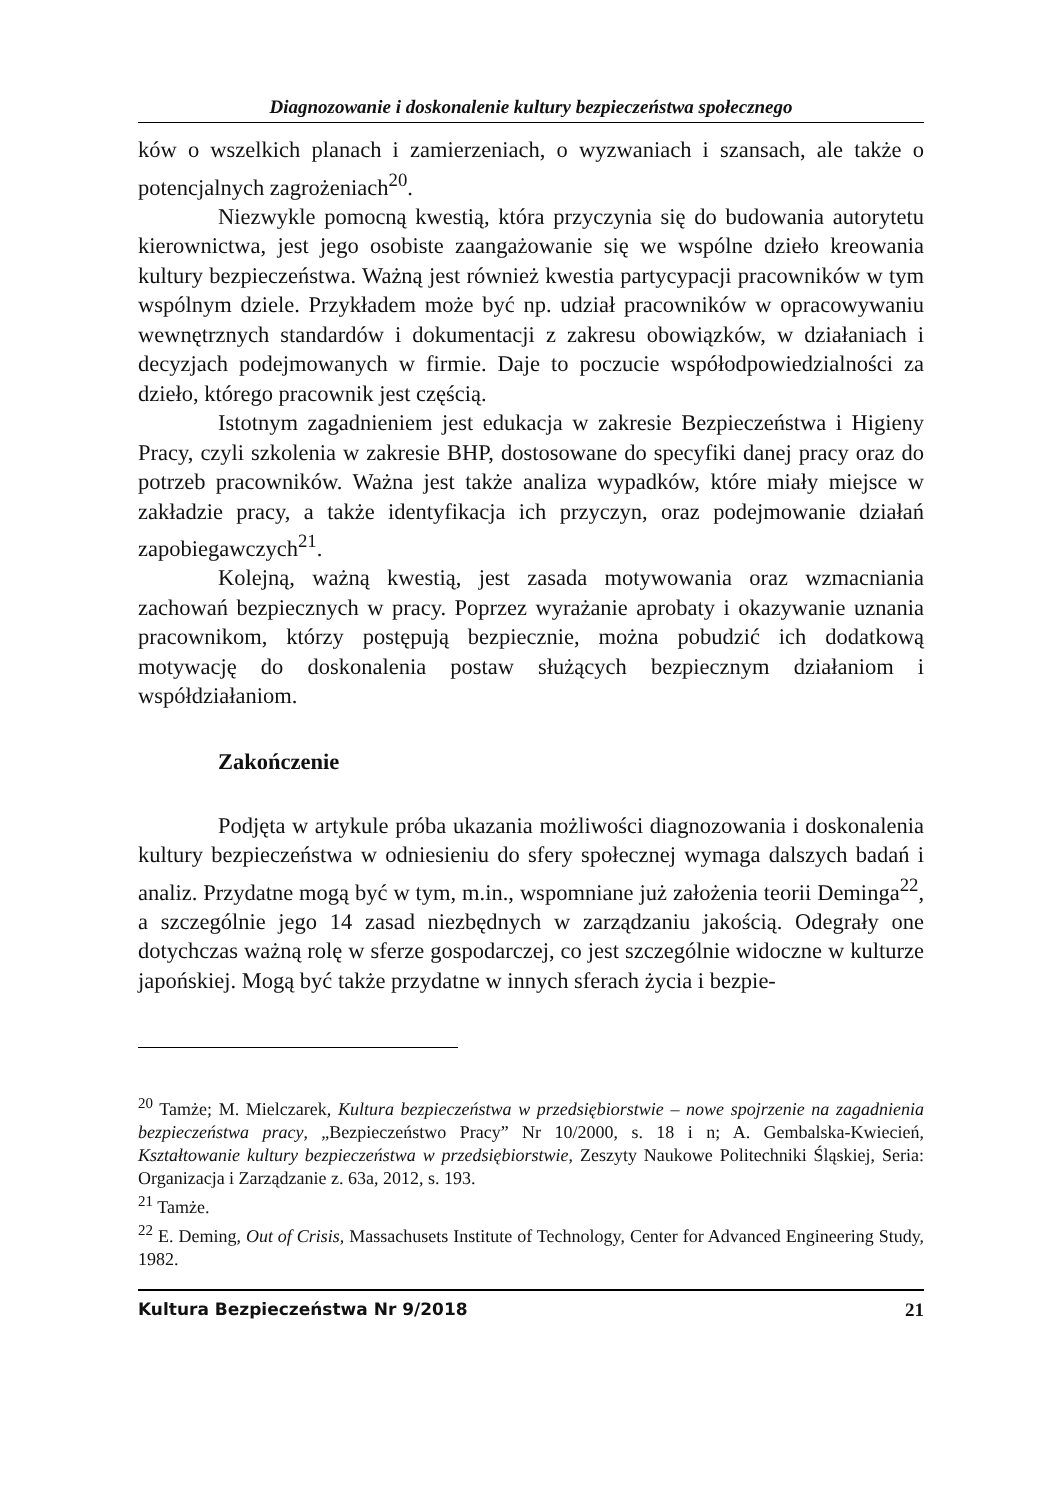Diagnozowanie i doskonalenie kultury bezpieczeństwa społecznego
ków o wszelkich planach i zamierzeniach, o wyzwaniach i szansach, ale także o potencjalnych zagrożeniach<sup>20</sup>.
Niezwykle pomocną kwestią, która przyczynia się do budowania autorytetu kierownictwa, jest jego osobiste zaangażowanie się we wspólne dzieło kreowania kultury bezpieczeństwa. Ważną jest również kwestia partycypacji pracowników w tym wspólnym dziele. Przykładem może być np. udział pracowników w opracowywaniu wewnętrznych standardów i dokumentacji z zakresu obowiązków, w działaniach i decyzjach podejmowanych w firmie. Daje to poczucie współodpowiedzialności za dzieło, którego pracownik jest częścią.
Istotnym zagadnieniem jest edukacja w zakresie Bezpieczeństwa i Higieny Pracy, czyli szkolenia w zakresie BHP, dostosowane do specyfiki danej pracy oraz do potrzeb pracowników. Ważna jest także analiza wypadków, które miały miejsce w zakładzie pracy, a także identyfikacja ich przyczyn, oraz podejmowanie działań zapobiegawczych<sup>21</sup>.
Kolejną, ważną kwestią, jest zasada motywowania oraz wzmacniania zachowań bezpiecznych w pracy. Poprzez wyrażanie aprobaty i okazywanie uznania pracownikom, którzy postępują bezpiecznie, można pobudzić ich dodatkową motywację do doskonalenia postaw służących bezpiecznym działaniom i współdziałaniom.
Zakończenie
Podjęta w artykule próba ukazania możliwości diagnozowania i doskonalenia kultury bezpieczeństwa w odniesieniu do sfery społecznej wymaga dalszych badań i analiz. Przydatne mogą być w tym, m.in., wspomniane już założenia teorii Deminga<sup>22</sup>, a szczególnie jego 14 zasad niezbędnych w zarządzaniu jakością. Odegrały one dotychczas ważną rolę w sferze gospodarczej, co jest szczególnie widoczne w kulturze japońskiej. Mogą być także przydatne w innych sferach życia i bezpie-
<sup>20</sup> Tamże; M. Mielczarek, Kultura bezpieczeństwa w przedsiębiorstwie – nowe spojrzenie na zagadnienia bezpieczeństwa pracy, „Bezpieczeństwo Pracy” Nr 10/2000, s. 18 i n; A. Gembalska-Kwiecień, Kształtowanie kultury bezpieczeństwa w przedsiębiorstwie, Zeszyty Naukowe Politechniki Śląskiej, Seria: Organizacja i Zarządzanie z. 63a, 2012, s. 193.
<sup>21</sup> Tamże.
<sup>22</sup> E. Deming, Out of Crisis, Massachusets Institute of Technology, Center for Advanced Engineering Study, 1982.
Kultura Bezpieczeństwa Nr 9/2018 21